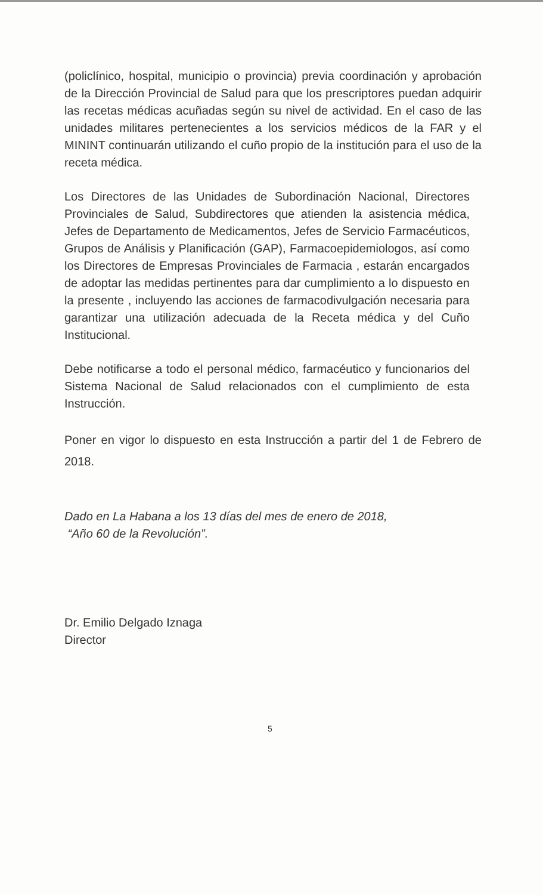(policlínico, hospital, municipio o provincia) previa coordinación y aprobación de la Dirección Provincial de Salud para que los prescriptores puedan adquirir las recetas médicas acuñadas según su nivel de actividad. En el caso de las unidades militares pertenecientes a los servicios médicos de la FAR y el MININT continuarán utilizando el cuño propio de la institución para el uso de la receta médica.
Los Directores de las Unidades de Subordinación Nacional, Directores Provinciales de Salud, Subdirectores que atienden la asistencia médica, Jefes de Departamento de Medicamentos, Jefes de Servicio Farmacéuticos, Grupos de Análisis y Planificación (GAP), Farmacoepidemiologos, así como los Directores de Empresas Provinciales de Farmacia , estarán encargados de adoptar las medidas pertinentes para dar cumplimiento a lo dispuesto en la presente , incluyendo las acciones de farmacodivulgación necesaria para garantizar una utilización adecuada de la Receta médica y del Cuño Institucional.
Debe notificarse a todo el personal médico, farmacéutico y funcionarios del Sistema Nacional de Salud relacionados con el cumplimiento de esta Instrucción.
Poner en vigor lo dispuesto en esta Instrucción a partir del 1 de Febrero de 2018.
Dado en La Habana a los 13 días del mes de enero de 2018,
“Año 60 de la Revolución”.
Dr. Emilio Delgado Iznaga
Director
5